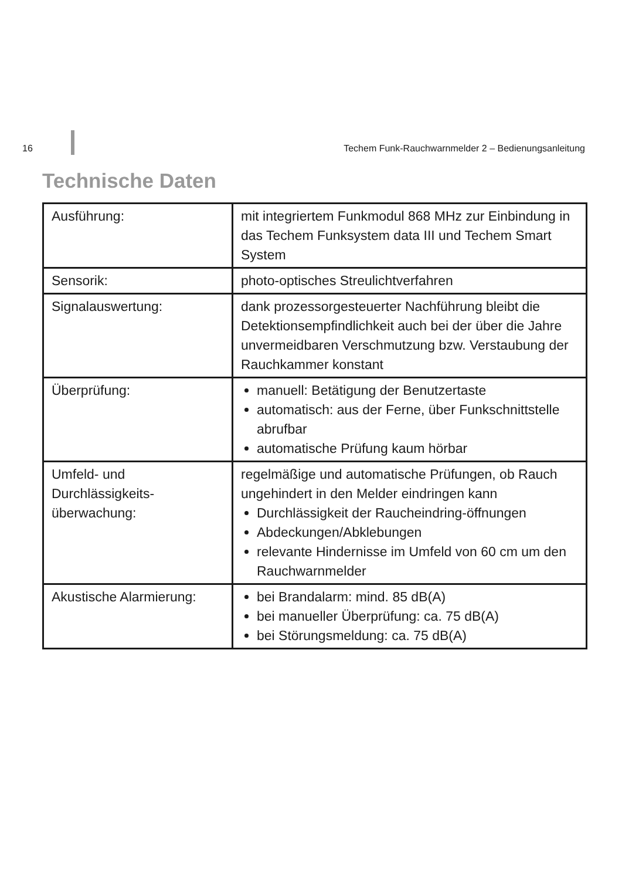16 Techem Funk-Rauchwarnmelder 2 – Bedienungsanleitung
Technische Daten
| Ausführung: | mit integriertem Funkmodul 868 MHz zur Einbindung in das Techem Funksystem data III und Techem Smart System |
| Sensorik: | photo-optisches Streulichtverfahren |
| Signalauswertung: | dank prozessorgesteuerter Nachführung bleibt die Detektionsempfindlichkeit auch bei der über die Jahre unvermeidbaren Verschmutzung bzw. Verstaubung der Rauchkammer konstant |
| Überprüfung: | manuell: Betätigung der Benutzertaste automatisch: aus der Ferne, über Funkschnittstelle abrufbar automatische Prüfung kaum hörbar |
| Umfeld- und Durchlässigkeits-überwachung: | regelmäßige und automatische Prüfungen, ob Rauch ungehindert in den Melder eindringen kann Durchlässigkeit der Raucheindring-öffnungen Abdeckungen/Abklebungen relevante Hindernisse im Umfeld von 60 cm um den Rauchwarnmelder |
| Akustische Alarmierung: | bei Brandalarm: mind. 85 dB(A) bei manueller Überprüfung: ca. 75 dB(A) bei Störungsmeldung: ca. 75 dB(A) |